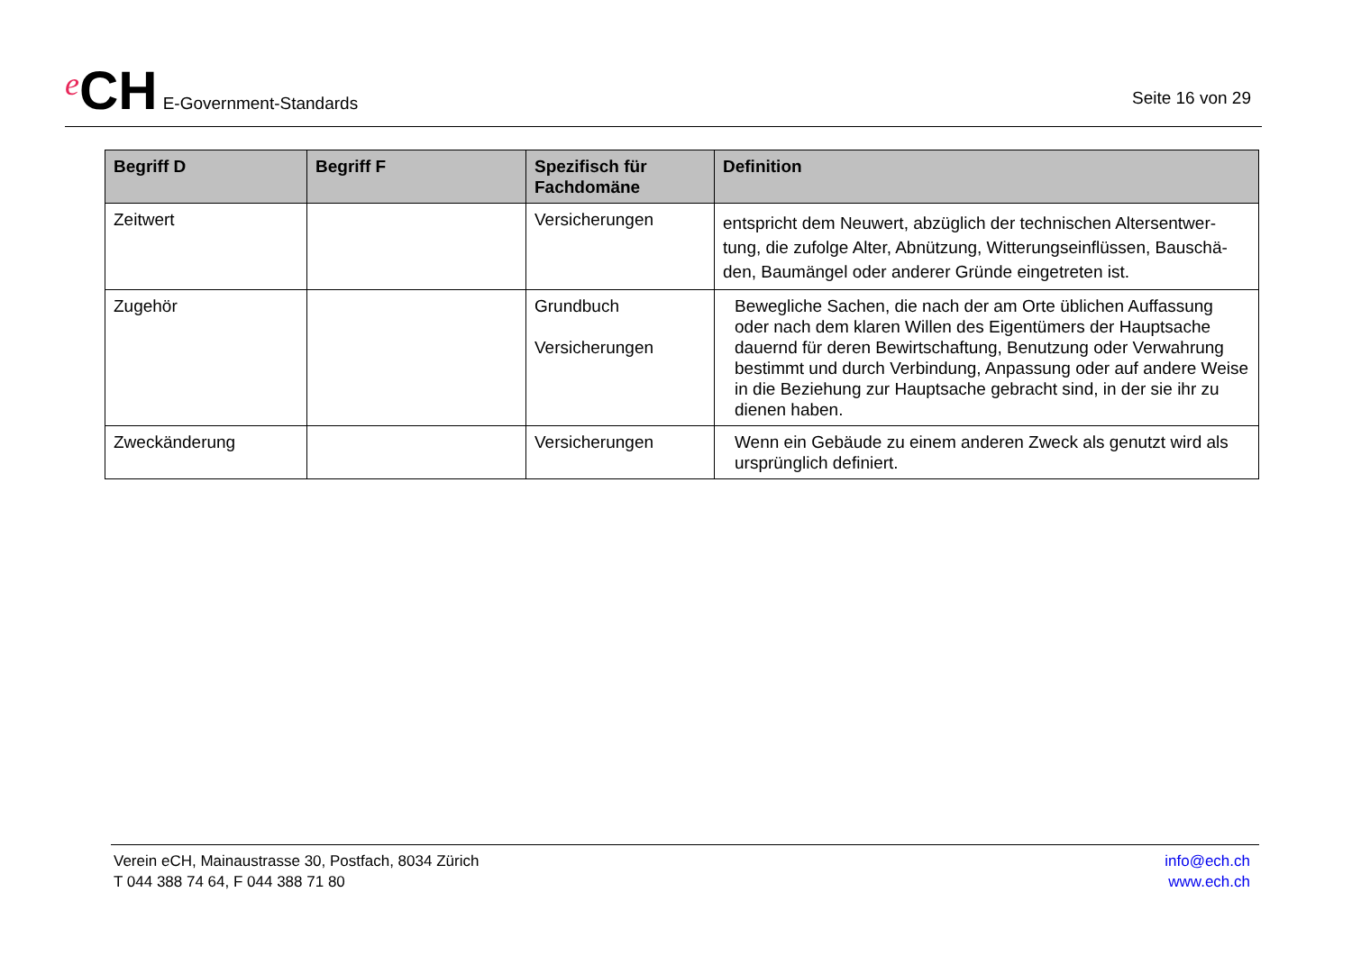e CH E-Government-Standards
Seite 16 von 29
| Begriff D | Begriff F | Spezifisch für Fachdomäne | Definition |
| --- | --- | --- | --- |
| Zeitwert | | Versicherungen | entspricht dem Neuwert, abzüglich der technischen Altersentwer-tung, die zufolge Alter, Abnützung, Witterungseinflüssen, Bauschä-den, Baumängel oder anderer Gründe eingetreten ist. |
| Zugehör | | Grundbuch Versicherungen | Bewegliche Sachen, die nach der am Orte üblichen Auffassung oder nach dem klaren Willen des Eigentümers der Hauptsache dauernd für deren Bewirtschaftung, Benutzung oder Verwahrung bestimmt und durch Verbindung, Anpassung oder auf andere Weise in die Beziehung zur Hauptsache gebracht sind, in der sie ihr zu dienen haben. |
| Zweckänderung | | Versicherungen | Wenn ein Gebäude zu einem anderen Zweck als genutzt wird als ursprünglich definiert. |
Verein eCH, Mainaustrasse 30, Postfach, 8034 Zürich
T 044 388 74 64, F 044 388 71 80
info@ech.ch
www.ech.ch